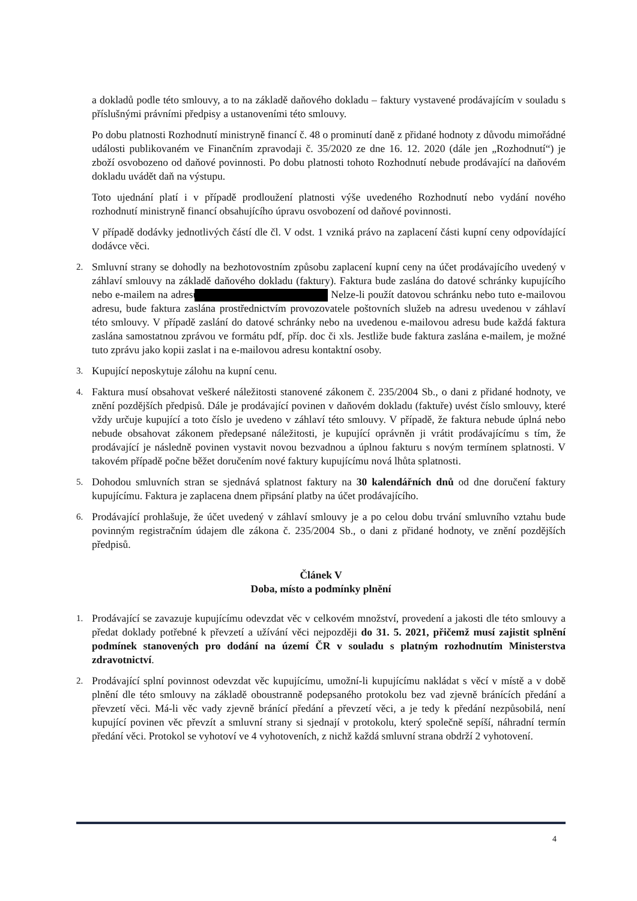a dokladů podle této smlouvy, a to na základě daňového dokladu – faktury vystavené prodávajícím v souladu s příslušnými právními předpisy a ustanoveními této smlouvy.
Po dobu platnosti Rozhodnutí ministryně financí č. 48 o prominutí daně z přidané hodnoty z důvodu mimořádné události publikovaném ve Finančním zpravodaji č. 35/2020 ze dne 16. 12. 2020 (dále jen „Rozhodnutí“) je zboží osvobozeno od daňové povinnosti. Po dobu platnosti tohoto Rozhodnutí nebude prodávající na daňovém dokladu uvádět daň na výstupu.
Toto ujednání platí i v případě prodloužení platnosti výše uvedeného Rozhodnutí nebo vydání nového rozhodnutí ministryně financí obsahujícího úpravu osvobození od daňové povinnosti.
V případě dodávky jednotlivých částí dle čl. V odst. 1 vzniká právo na zaplacení části kupní ceny odpovídající dodávce věci.
2. Smluvní strany se dohodly na bezhotovostním způsobu zaplacení kupní ceny na účet prodávajícího uvedený v záhlaví smlouvy na základě daňového dokladu (faktury). Faktura bude zaslána do datové schránky kupujícího nebo e-mailem na adresu Nelze-li použít datovou schránku nebo tuto e-mailovou adresu, bude faktura zaslána prostřednictvím provozovatele poštovních služeb na adresu uvedenou v záhlaví této smlouvy. V případě zaslání do datové schránky nebo na uvedenou e-mailovou adresu bude každá faktura zaslána samostatnou zprávou ve formátu pdf, příp. doc či xls. Jestliže bude faktura zaslána e-mailem, je možné tuto zprávu jako kopii zaslat i na e-mailovou adresu kontaktní osoby.
3. Kupující neposkytuje zálohu na kupní cenu.
4. Faktura musí obsahovat veškeré náležitosti stanovené zákonem č. 235/2004 Sb., o dani z přidané hodnoty, ve znění pozdějších předpisů. Dále je prodávající povinen v daňovém dokladu (faktuře) uvést číslo smlouvy, které vždy určuje kupující a toto číslo je uvedeno v záhlaví této smlouvy. V případě, že faktura nebude úplná nebo nebude obsahovat zákonem předepsané náležitosti, je kupující oprávněn ji vrátit prodávajícímu s tím, že prodávající je následně povinen vystavit novou bezvadnou a úplnou fakturu s novým termínem splatnosti. V takovém případě počne běžet doručením nové faktury kupujícímu nová lhůta splatnosti.
5. Dohodou smluvních stran se sjednává splatnost faktury na 30 kalendářních dnů od dne doručení faktury kupujícímu. Faktura je zaplacena dnem připsání platby na účet prodávajícího.
6. Prodávající prohlašuje, že účet uvedený v záhlaví smlouvy je a po celou dobu trvání smluvního vztahu bude povinným registračním údajem dle zákona č. 235/2004 Sb., o dani z přidané hodnoty, ve znění pozdějších předpisů.
Článek V
Doba, místo a podmínky plnění
1. Prodávající se zavazuje kupujícímu odevzdat věc v celkovém množství, provedení a jakosti dle této smlouvy a předat doklady potřebné k převzetí a užívání věci nejpozději do 31. 5. 2021, přičemž musí zajistit splnění podmínek stanovených pro dodání na území ČR v souladu s platným rozhodnutím Ministerstva zdravotnictví.
2. Prodávající splní povinnost odevzdat věc kupujícímu, umožní-li kupujícímu nakládat s věcí v místě a v době plnění dle této smlouvy na základě oboustranně podepsaného protokolu bez vad zjevně bránících předání a převzetí věci. Má-li věc vady zjevně bránící předání a převzetí věci, a je tedy k předání nezpůsobilá, není kupující povinen věc převzít a smluvní strany si sjednají v protokolu, který společně sepíší, náhradní termín předání věci. Protokol se vyhotoví ve 4 vyhotoveních, z nichž každá smluvní strana obdrží 2 vyhotovení.
4